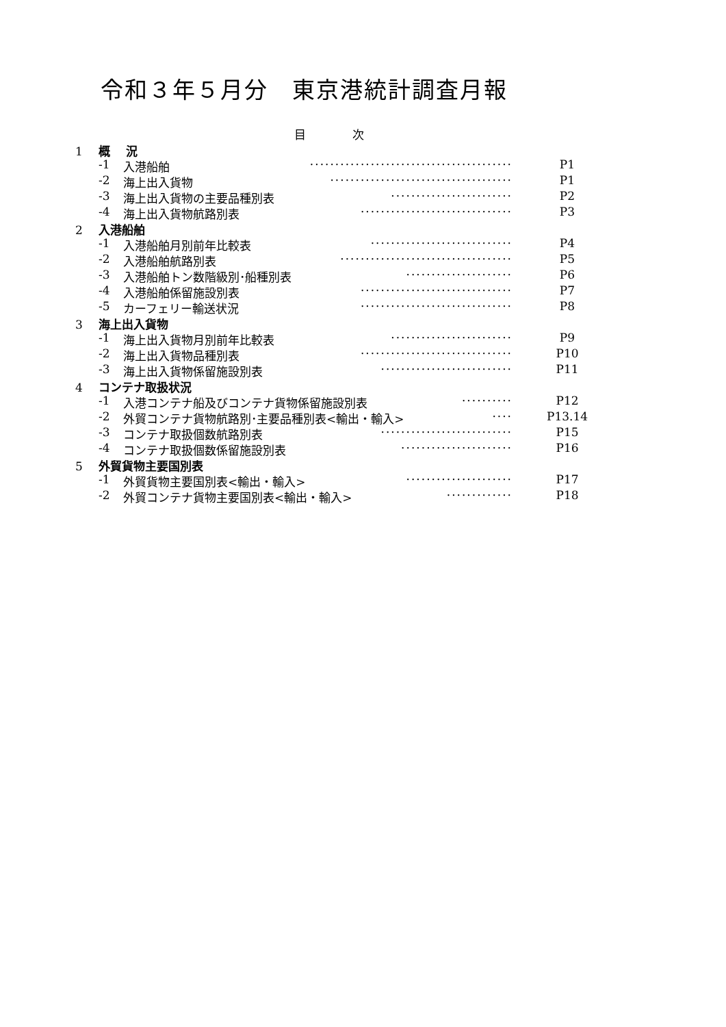令和３年５月分　東京港統計調査月報
目　　　　次
1 概　 況
-1 入港船舶 ········································ P1
-2 海上出入貨物 ···································· P1
-3 海上出入貨物の主要品種別表 ························ P2
-4 海上出入貨物航路別表 ······························ P3
2 入港船舶
-1 入港船舶月別前年比較表 ···························· P4
-2 入港船舶航路別表 ·································· P5
-3 入港船舶トン数階級別･船種別表 ····················· P6
-4 入港船舶係留施設別表 ······························ P7
-5 カーフェリー輸送状況 ······························ P8
3 海上出入貨物
-1 海上出入貨物月別前年比較表 ························ P9
-2 海上出入貨物品種別表 ······························ P10
-3 海上出入貨物係留施設別表 ·························· P11
4 コンテナ取扱状況
-1 入港コンテナ船及びコンテナ貨物係留施設別表 ·········· P12
-2 外貿コンテナ貨物航路別･主要品種別表<輸出・輸入> ···· P13.14
-3 コンテナ取扱個数航路別表 ·························· P15
-4 コンテナ取扱個数係留施設別表 ······················ P16
5 外貿貨物主要国別表
-1 外貿貨物主要国別表<輸出・輸入> ····················· P17
-2 外貿コンテナ貨物主要国別表<輸出・輸入> ············· P18